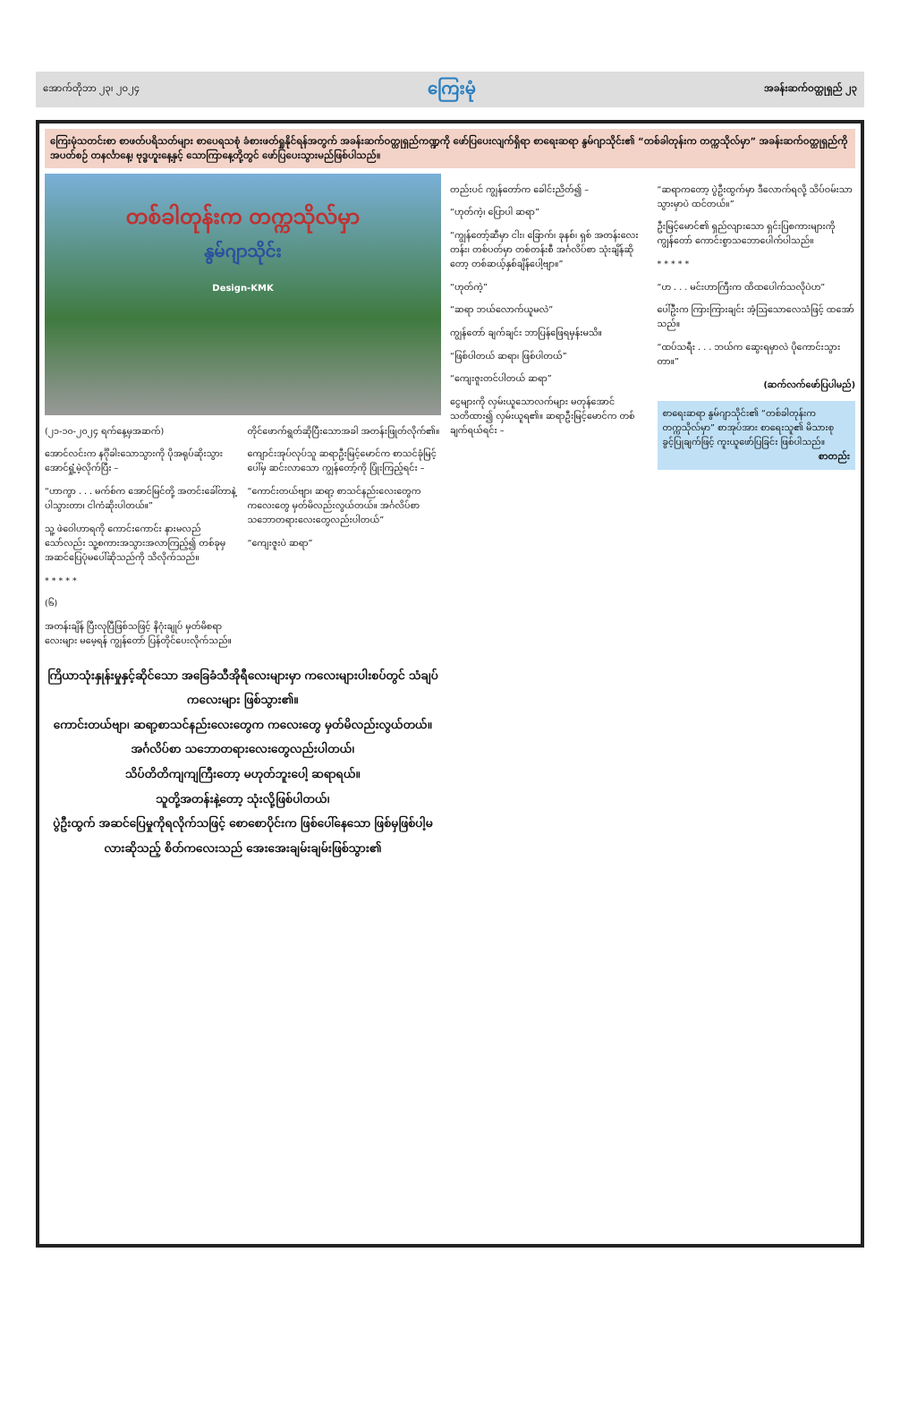အောက်တိုဘာ ၂၃၊ ၂၀၂၄ ကြေးမုံ အခန်းဆက်ဝတ္ထုရှည် ၂၃
ကြေးမုံသတင်းစာ စာဖတ်ပရိသတ်များ စာပေရသစုံ ခံစားဖတ်ရှုနိုင်ရန်အတွက် အခန်းဆက်ဝတ္ထုရှည်ကဏ္ဍကို ဖော်ပြပေးလျက်ရှိရာ စာရေးဆရာ နွမ်ဂျာသိုင်း၏ “တစ်ခါတုန်းက တက္ကသိုလ်မှာ” အခန်းဆက်ဝတ္ထုရှည်ကို အပတ်စဉ် တနင်္လာနေ့၊ ဗုဒ္ဓဟူးနေ့နှင့် သောကြာနေ့တို့တွင် ဖော်ပြပေးသွားမည်ဖြစ်ပါသည်။
တစ်ခါတုန်းက တက္ကသိုလ်မှာ
နွမ်ဂျာသိုင်း
Design-KMK
(၂၁-၁၀-၂၀၂၄ ရက်နေ့မှအဆက်)
အောင်လင်းက နင်္ဂိုခါးသောသွားကို ပိုအရုပ်ဆိုးသွားအောင်ရှုံ့မဲ့လိုက်ပြီး –
“ဟာကွာ . . . မက်စ်က အောင်မြင်တို့ အတင်းခေါ်တာနဲ့ ပါသွားတာ၊ ငါကံဆိုးပါတယ်။”
သူ့ ဖဲဝေါဟာရကို ကောင်းကောင်း နားမလည်သော်လည်း သူ့စကားအသွားအလာကြည့်၍ တစ်ခုမှ အဆင်ပြေပုံမပေါ်ဆိုသည်ကို သိလိုက်သည်။
* * * * *
(၆)
အတန်းချိန် ပြီးလုပြီဖြစ်သဖြင့် နိဂုံးချုပ် မှတ်မိစရာလေးများ မမေ့ရန် ကျွန်တော် ပြန်တိုင်ပေးလိုက်သည်။
တိုင်ဖောက်ရွတ်ဆိုပြီးသောအခါ အတန်းဖြုတ်လိုက်၏။
ကျောင်းအုပ်လုပ်သူ ဆရာဦးမြင့်မောင်က စာသင်ခုံမြင့်ပေါ်မှ ဆင်းလာသော ကျွန်တော့်ကို ပြုံးကြည့်ရင်း –
“ကောင်းတယ်ဗျာ၊ ဆရာ့ စာသင်နည်းလေးတွေက ကလေးတွေ မှတ်မိလည်းလွယ်တယ်။ အင်္ဂလိပ်စာ သဘောတရားလေးတွေလည်းပါတယ်”
“ကျေးဇူးပဲ ဆရာ”
ကြိယာသုံးနှုန်းမှုနှင့်ဆိုင်သော အခြေခံသီအိုရီလေးများမှာ ကလေးများပါးစပ်တွင် သံချပ်ကလေးများ ဖြစ်သွား၏။
ကောင်းတယ်ဗျာ၊ ဆရာ့စာသင်နည်းလေးတွေက ကလေးတွေ မှတ်မိလည်းလွယ်တယ်။
အင်္ဂလိပ်စာ သဘောတရားလေးတွေလည်းပါတယ်၊
သိပ်တိတိကျကျကြီးတော့ မဟုတ်ဘူးပေါ့ ဆရာရယ်။
သူတို့အတန်းနဲ့တော့ သုံးလို့ဖြစ်ပါတယ်၊
ပွဲဦးထွက် အဆင်ပြေမှုကိုရလိုက်သဖြင့် စောစောပိုင်းက ဖြစ်ပေါ်နေသော ဖြစ်မှဖြစ်ပါ့မလားဆိုသည့် စိတ်ကလေးသည် အေးအေးချမ်းချမ်းဖြစ်သွား၏
တည်းပင် ကျွန်တော်က ခေါင်းညိတ်၍ –
“ဟုတ်ကဲ့၊ ပြောပါ ဆရာ”
“ကျွန်တော့်ဆီမှာ ငါး၊ ခြောက်၊ ခုနစ်၊ ရှစ် အတန်းလေးတန်း၊ တစ်ပတ်မှာ တစ်တန်းစီ အင်္ဂလိပ်စာ သုံးချိန်ဆိုတော့ တစ်ဆယ့်နှစ်ချိန်ပေါ့ဗျာ။”
“ဟုတ်ကဲ့”
“ဆရာ ဘယ်လောက်ယူမလဲ”
ကျွန်တော် ချက်ချင်း ဘာပြန်ဖြေရမှန်းမသိ။
“ဖြစ်ပါတယ် ဆရာ၊ ဖြစ်ပါတယ်”
“ကျေးဇူးတင်ပါတယ် ဆရာ”
ငွေများကို လှမ်းယူသောလက်များ မတုန်အောင် သတိထား၍ လှမ်းယူရ၏။ ဆရာဦးမြင့်မောင်က တစ်ချက်ရယ်ရင်း –
“ဆရာကတော့ ပွဲဦးထွက်မှာ ဒီလောက်ရလို့ သိပ်ဝမ်းသာသွားမှာပဲ ထင်တယ်။”
ဦးမြင့်မောင်၏ ရှည်လျားသော ရှင်းပြစကားများကို ကျွန်တော် ကောင်းစွာသဘောပေါက်ပါသည်။
* * * * *
“ဟ . . . မင်းဟာကြီးက ထိထပေါက်သလိုပဲဟ”
ပေါ်ဦးက ကြားကြားချင်း အံ့သြသောလေသံဖြင့် ထအော်သည်။
“ထပ်သရီး . . . ဘယ်က ဆွေးရမှာလဲ ပိုကောင်းသွားတာ။”
(ဆက်လက်ဖော်ပြပါမည်)
စာရေးဆရာ နွမ်ဂျာသိုင်း၏ “တစ်ခါတုန်းက တက္ကသိုလ်မှာ” စာအုပ်အား စာရေးသူ၏ မိသားစုခွင့်ပြုချက်ဖြင့် ကူးယူဖော်ပြခြင်း ဖြစ်ပါသည်။
စာတည်း